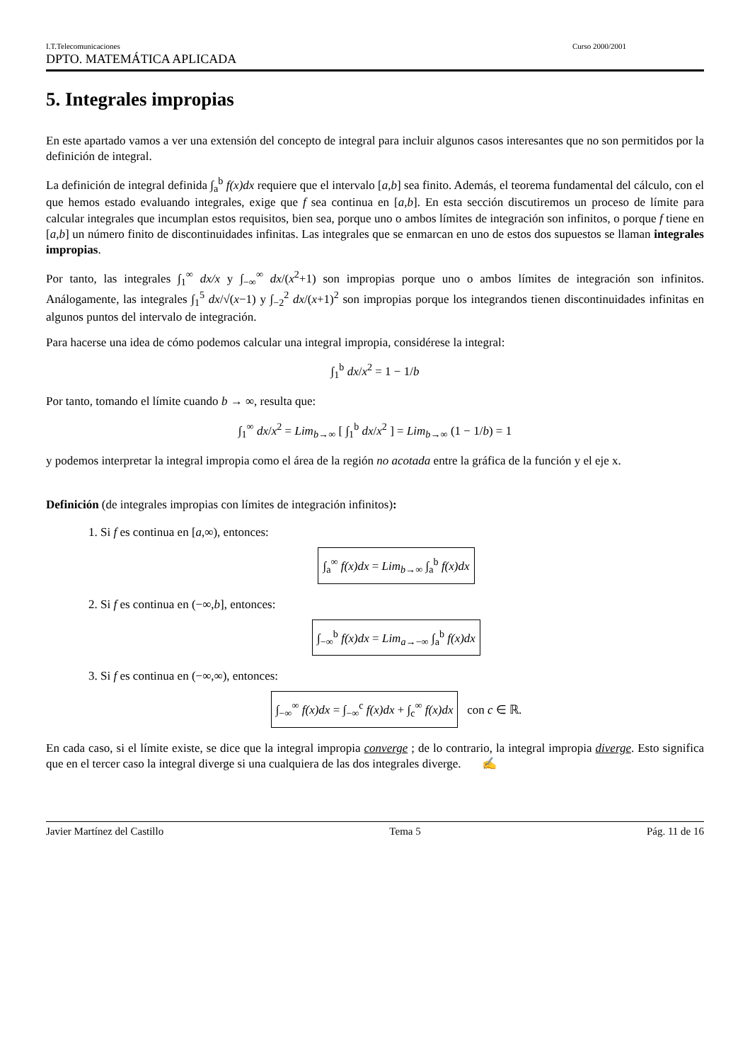I.T.Telecomunicaciones Curso 2000/2001
DPTO. MATEMÁTICA APLICADA
5. Integrales impropias
En este apartado vamos a ver una extensión del concepto de integral para incluir algunos casos interesantes que no son permitidos por la definición de integral.
La definición de integral definida ∫<sub>a</sub><sup>b</sup> f(x)dx requiere que el intervalo [a,b] sea finito. Además, el teorema fundamental del cálculo, con el que hemos estado evaluando integrales, exige que f sea continua en [a,b]. En esta sección discutiremos un proceso de límite para calcular integrales que incumplan estos requisitos, bien sea, porque uno o ambos límites de integración son infinitos, o porque f tiene en [a,b] un número finito de discontinuidades infinitas. Las integrales que se enmarcan en uno de estos dos supuestos se llaman integrales impropias.
Por tanto, las integrales ∫<sub>1</sub><sup>∞</sup> dx/x y ∫<sub>−∞</sub><sup>∞</sup> dx/(x<sup>2</sup>+1) son impropias porque uno o ambos límites de integración son infinitos. Análogamente, las integrales ∫<sub>1</sub><sup>5</sup> dx/√(x−1) y ∫<sub>−2</sub><sup>2</sup> dx/(x+1)<sup>2</sup> son impropias porque los integrandos tienen discontinuidades infinitas en algunos puntos del intervalo de integración.
Para hacerse una idea de cómo podemos calcular una integral impropia, considérese la integral:
∫<sub>1</sub><sup>b</sup> dx/x<sup>2</sup> = 1 − 1/b
Por tanto, tomando el límite cuando b → ∞, resulta que:
∫<sub>1</sub><sup>∞</sup> dx/x<sup>2</sup> = Lim<sub>b→∞</sub> [ ∫<sub>1</sub><sup>b</sup> dx/x<sup>2</sup> ] = Lim<sub>b→∞</sub> (1 − 1/b) = 1
y podemos interpretar la integral impropia como el área de la región no acotada entre la gráfica de la función y el eje x.
Definición (de integrales impropias con límites de integración infinitos):
1. Si f es continua en [a,∞), entonces:
∫<sub>a</sub><sup>∞</sup> f(x)dx = Lim<sub>b→∞</sub> ∫<sub>a</sub><sup>b</sup> f(x)dx
2. Si f es continua en (−∞,b], entonces:
∫<sub>−∞</sub><sup>b</sup> f(x)dx = Lim<sub>a→−∞</sub> ∫<sub>a</sub><sup>b</sup> f(x)dx
3. Si f es continua en (−∞,∞), entonces:
∫<sub>−∞</sub><sup>∞</sup> f(x)dx = ∫<sub>−∞</sub><sup>c</sup> f(x)dx + ∫<sub>c</sub><sup>∞</sup> f(x)dx con c ∈ ℝ.
En cada caso, si el límite existe, se dice que la integral impropia converge ; de lo contrario, la integral impropia diverge. Esto significa que en el tercer caso la integral diverge si una cualquiera de las dos integrales diverge. ✍
Javier Martínez del Castillo Tema 5 Pág. 11 de 16